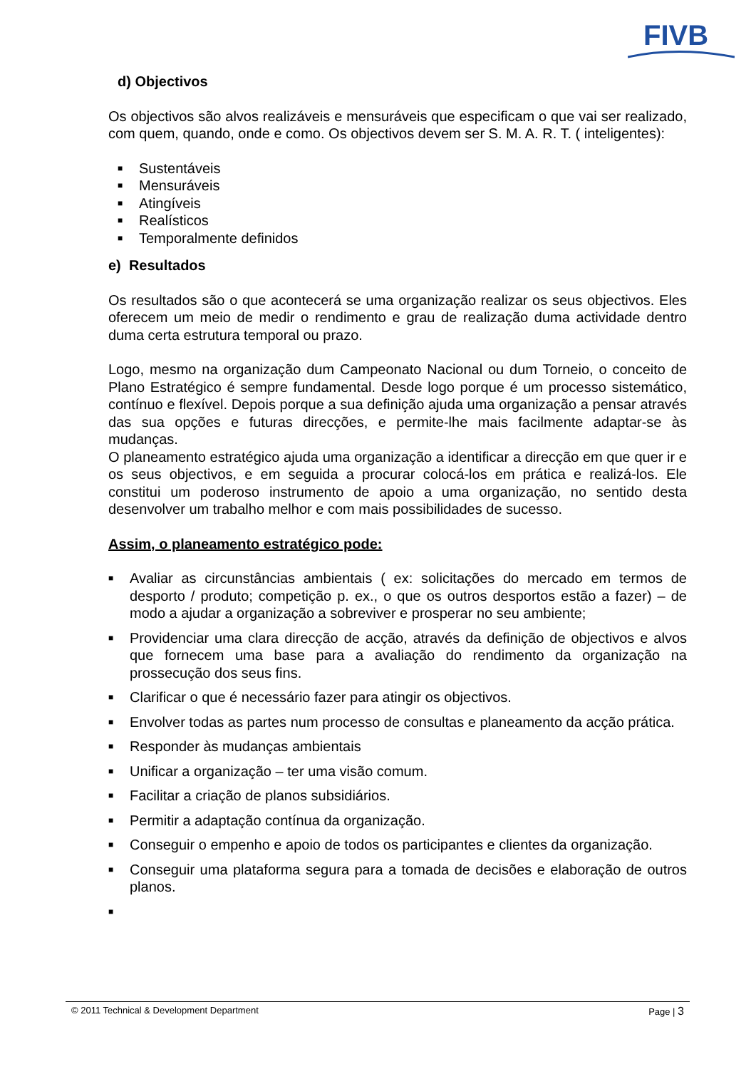FIVB
d) Objectivos
Os objectivos são alvos realizáveis e mensuráveis que especificam o que vai ser realizado, com quem, quando, onde e como. Os objectivos devem ser S. M. A. R. T. ( inteligentes):
■ Sustentáveis
■ Mensuráveis
■ Atingíveis
■ Realísticos
■ Temporalmente definidos
e) Resultados
Os resultados são o que acontecerá se uma organização realizar os seus objectivos. Eles oferecem um meio de medir o rendimento e grau de realização duma actividade dentro duma certa estrutura temporal ou prazo.
Logo, mesmo na organização dum Campeonato Nacional ou dum Torneio, o conceito de Plano Estratégico é sempre fundamental. Desde logo porque é um processo sistemático, contínuo e flexível. Depois porque a sua definição ajuda uma organização a pensar através das sua opções e futuras direcções, e permite-lhe mais facilmente adaptar-se às mudanças.
O planeamento estratégico ajuda uma organização a identificar a direcção em que quer ir e os seus objectivos, e em seguida a procurar colocá-los em prática e realizá-los. Ele constitui um poderoso instrumento de apoio a uma organização, no sentido desta desenvolver um trabalho melhor e com mais possibilidades de sucesso.
Assim, o planeamento estratégico pode:
■
Avaliar as circunstâncias ambientais ( ex: solicitações do mercado em termos de desporto / produto; competição p. ex., o que os outros desportos estão a fazer) – de modo a ajudar a organização a sobreviver e prosperar no seu ambiente;
■
Providenciar uma clara direcção de acção, através da definição de objectivos e alvos que fornecem uma base para a avaliação do rendimento da organização na prossecução dos seus fins.
■
Clarificar o que é necessário fazer para atingir os objectivos.
■
Envolver todas as partes num processo de consultas e planeamento da acção prática.
■
Responder às mudanças ambientais
■
Unificar a organização – ter uma visão comum.
■
Facilitar a criação de planos subsidiários.
■
Permitir a adaptação contínua da organização.
■
Conseguir o empenho e apoio de todos os participantes e clientes da organização.
■
Conseguir uma plataforma segura para a tomada de decisões e elaboração de outros planos.
■
© 2011 Technical & Development Department Page | 3